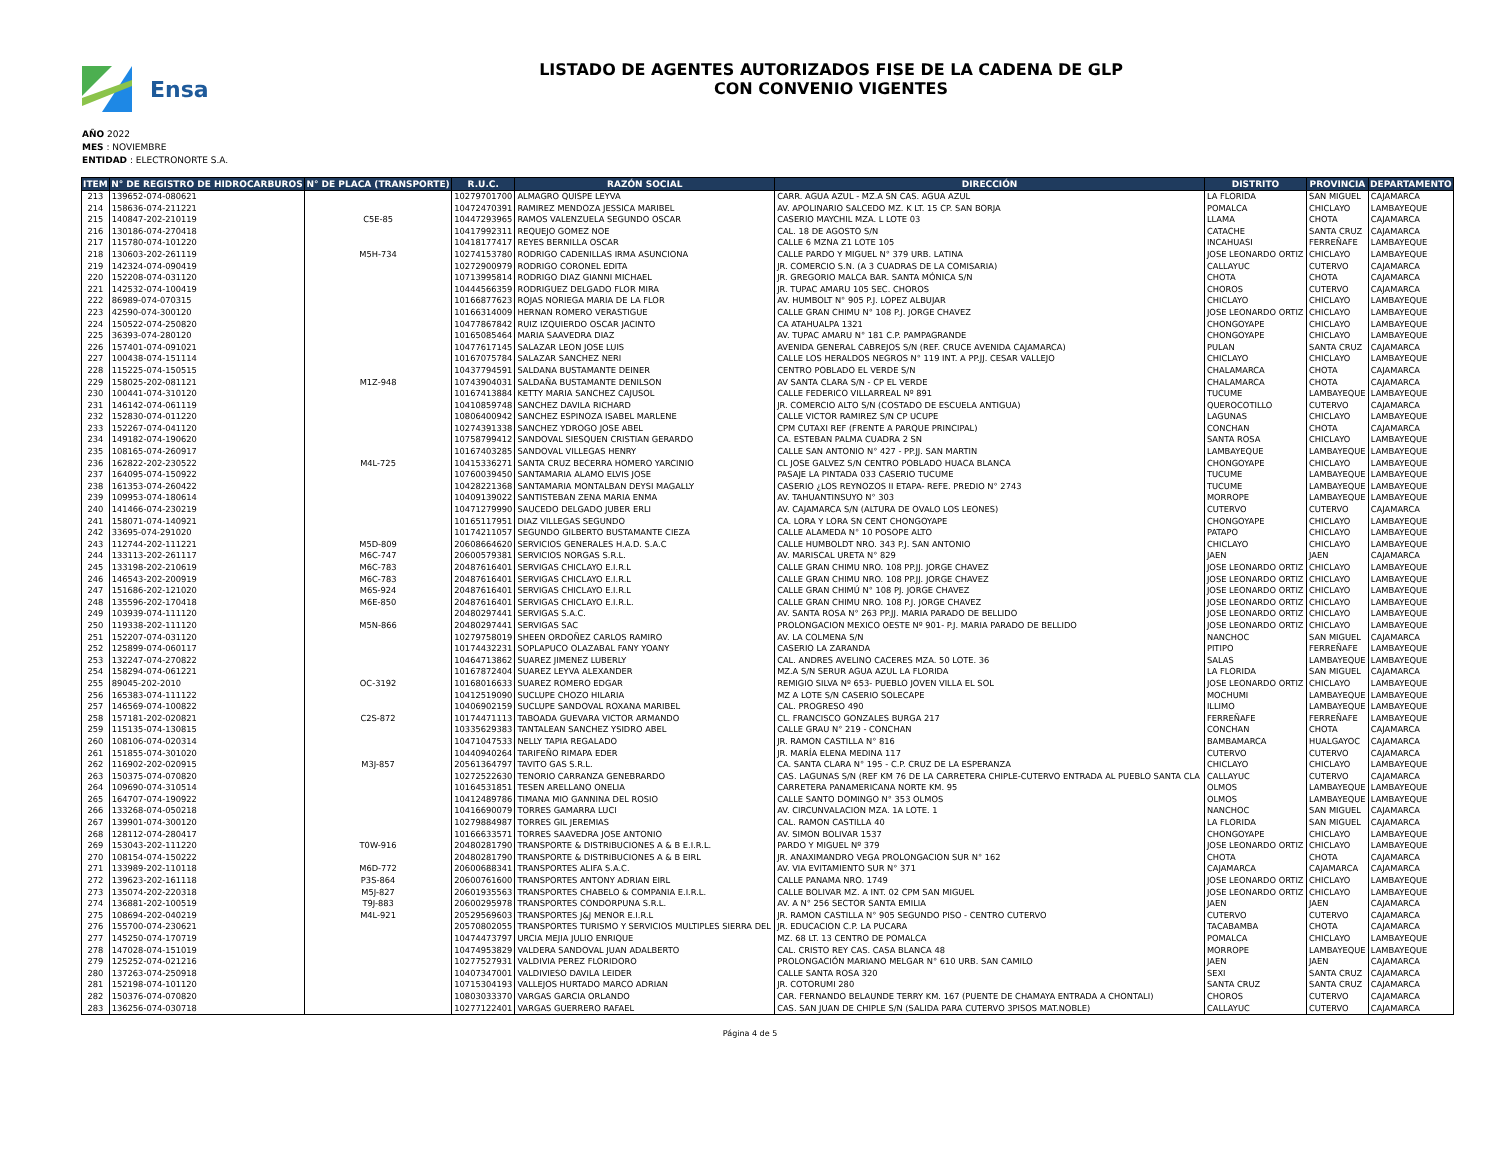Ensa
LISTADO DE AGENTES AUTORIZADOS FISE DE LA CADENA DE GLP
CON CONVENIO VIGENTES
AÑO 2022
MES : NOVIEMBRE
ENTIDAD : ELECTRONORTE S.A.
| ITEM | N° DE REGISTRO DE HIDROCARBUROS | N° DE PLACA (TRANSPORTE) | R.U.C. | RAZÓN SOCIAL | DIRECCIÓN | DISTRITO | PROVINCIA | DEPARTAMENTO |
| --- | --- | --- | --- | --- | --- | --- | --- | --- |
| 213 | 139652-074-080621 | | 10279701700 | ALMAGRO QUISPE LEYVA | CARR. AGUA AZUL - MZ.A SN CAS. AGUA AZUL | LA FLORIDA | SAN MIGUEL | CAJAMARCA |
| 214 | 158636-074-211221 | | 10472470391 | RAMIREZ MENDOZA JESSICA MARIBEL | AV. APOLINARIO SALCEDO MZ. K LT. 15 CP. SAN BORJA | POMALCA | CHICLAYO | LAMBAYEQUE |
| 215 | 140847-202-210119 | C5E-85 | 10447293965 | RAMOS VALENZUELA SEGUNDO OSCAR | CASERIO MAYCHIL MZA. L LOTE 03 | LLAMA | CHOTA | CAJAMARCA |
| 216 | 130186-074-270418 | | 10417992311 | REQUEJO GOMEZ NOE | CAL. 18 DE AGOSTO S/N | CATACHE | SANTA CRUZ | CAJAMARCA |
| 217 | 115780-074-101220 | | 10418177417 | REYES BERNILLA OSCAR | CALLE 6 MZNA Z1 LOTE 105 | INCAHUASI | FERREÑAFE | LAMBAYEQUE |
| 218 | 130603-202-261119 | M5H-734 | 10274153780 | RODRIGO CADENILLAS IRMA ASUNCIONA | CALLE PARDO Y MIGUEL N° 379 URB. LATINA | JOSE LEONARDO ORTIZ | CHICLAYO | LAMBAYEQUE |
| 219 | 142324-074-090419 | | 10272900979 | RODRIGO CORONEL EDITA | JR. COMERCIO S.N. (A 3 CUADRAS DE LA COMISARIA) | CALLAYUC | CUTERVO | CAJAMARCA |
| 220 | 152208-074-031120 | | 10713995814 | RODRIGO DIAZ GIANNI MICHAEL | JR. GREGORIO MALCA BAR. SANTA MÓNICA S/N | CHOTA | CHOTA | CAJAMARCA |
| 221 | 142532-074-100419 | | 10444566359 | RODRIGUEZ DELGADO FLOR MIRA | JR. TUPAC AMARU 105 SEC. CHOROS | CHOROS | CUTERVO | CAJAMARCA |
| 222 | 86989-074-070315 | | 10166877623 | ROJAS NORIEGA MARIA DE LA FLOR | AV. HUMBOLT N° 905 P.J. LOPEZ ALBUJAR | CHICLAYO | CHICLAYO | LAMBAYEQUE |
| 223 | 42590-074-300120 | | 10166314009 | HERNAN ROMERO VERASTIGUE | CALLE GRAN CHIMU N° 108 P.J. JORGE CHAVEZ | JOSE LEONARDO ORTIZ | CHICLAYO | LAMBAYEQUE |
| 224 | 150522-074-250820 | | 10477867842 | RUIZ IZQUIERDO OSCAR JACINTO | CA ATAHUALPA 1321 | CHONGOYAPE | CHICLAYO | LAMBAYEQUE |
| 225 | 36393-074-280120 | | 10165085464 | MARIA SAAVEDRA DIAZ | AV. TUPAC AMARU N° 181 C.P. PAMPAGRANDE | CHONGOYAPE | CHICLAYO | LAMBAYEQUE |
| 226 | 157401-074-091021 | | 10477617145 | SALAZAR LEON JOSE LUIS | AVENIDA GENERAL CABREJOS S/N (REF. CRUCE AVENIDA CAJAMARCA) | PULAN | SANTA CRUZ | CAJAMARCA |
| 227 | 100438-074-151114 | | 10167075784 | SALAZAR SANCHEZ NERI | CALLE LOS HERALDOS NEGROS N° 119 INT. A PP.JJ. CESAR VALLEJO | CHICLAYO | CHICLAYO | LAMBAYEQUE |
| 228 | 115225-074-150515 | | 10437794591 | SALDANA BUSTAMANTE DEINER | CENTRO POBLADO EL VERDE S/N | CHALAMARCA | CHOTA | CAJAMARCA |
| 229 | 158025-202-081121 | M1Z-948 | 10743904031 | SALDAÑA BUSTAMANTE DENILSON | AV SANTA CLARA S/N - CP EL VERDE | CHALAMARCA | CHOTA | CAJAMARCA |
| 230 | 100441-074-310120 | | 10167413884 | KETTY MARIA SANCHEZ CAJUSOL | CALLE FEDERICO VILLARREAL Nº 891 | TUCUME | LAMBAYEQUE | LAMBAYEQUE |
| 231 | 146142-074-061119 | | 10410859748 | SANCHEZ DAVILA RICHARD | JR. COMERCIO ALTO S/N (COSTADO DE ESCUELA ANTIGUA) | QUEROCOTILLO | CUTERVO | CAJAMARCA |
| 232 | 152830-074-011220 | | 10806400942 | SANCHEZ ESPINOZA ISABEL MARLENE | CALLE VICTOR RAMIREZ S/N CP UCUPE | LAGUNAS | CHICLAYO | LAMBAYEQUE |
| 233 | 152267-074-041120 | | 10274391338 | SANCHEZ YDROGO JOSE ABEL | CPM CUTAXI REF (FRENTE A PARQUE PRINCIPAL) | CONCHAN | CHOTA | CAJAMARCA |
| 234 | 149182-074-190620 | | 10758799412 | SANDOVAL SIESQUEN CRISTIAN GERARDO | CA. ESTEBAN PALMA CUADRA 2 SN | SANTA ROSA | CHICLAYO | LAMBAYEQUE |
| 235 | 108165-074-260917 | | 10167403285 | SANDOVAL VILLEGAS HENRY | CALLE SAN ANTONIO N° 427 - PP.JJ. SAN MARTIN | LAMBAYEQUE | LAMBAYEQUE | LAMBAYEQUE |
| 236 | 162822-202-230522 | M4L-725 | 10415336271 | SANTA CRUZ BECERRA HOMERO YARCINIO | CL JOSE GALVEZ S/N CENTRO POBLADO HUACA BLANCA | CHONGOYAPE | CHICLAYO | LAMBAYEQUE |
| 237 | 164095-074-150922 | | 10760039450 | SANTAMARIA ALAMO ELVIS JOSE | PASAJE LA PINTADA 033 CASERIO TUCUME | TUCUME | LAMBAYEQUE | LAMBAYEQUE |
| 238 | 161353-074-260422 | | 10428221368 | SANTAMARIA MONTALBAN DEYSI MAGALLY | CASERIO ¿LOS REYNOZOS II ETAPA- REFE. PREDIO N° 2743 | TUCUME | LAMBAYEQUE | LAMBAYEQUE |
| 239 | 109953-074-180614 | | 10409139022 | SANTISTEBAN ZENA MARIA ENMA | AV. TAHUANTINSUYO N° 303 | MORROPE | LAMBAYEQUE | LAMBAYEQUE |
| 240 | 141466-074-230219 | | 10471279990 | SAUCEDO DELGADO JUBER ERLI | AV. CAJAMARCA S/N (ALTURA DE OVALO LOS LEONES) | CUTERVO | CUTERVO | CAJAMARCA |
| 241 | 158071-074-140921 | | 10165117951 | DIAZ VILLEGAS SEGUNDO | CA. LORA Y LORA SN CENT CHONGOYAPE | CHONGOYAPE | CHICLAYO | LAMBAYEQUE |
| 242 | 33695-074-291020 | | 10174211057 | SEGUNDO GILBERTO BUSTAMANTE CIEZA | CALLE ALAMEDA N° 10 POSOPE ALTO | PATAPO | CHICLAYO | LAMBAYEQUE |
| 243 | 112744-202-111221 | M5D-809 | 20608664620 | SERVICIOS GENERALES H.A.D. S.A.C | CALLE HUMBOLDT NRO. 343 P.J. SAN ANTONIO | CHICLAYO | CHICLAYO | LAMBAYEQUE |
| 244 | 133113-202-261117 | M6C-747 | 20600579381 | SERVICIOS NORGAS S.R.L. | AV. MARISCAL URETA N° 829 | JAEN | JAEN | CAJAMARCA |
| 245 | 133198-202-210619 | M6C-783 | 20487616401 | SERVIGAS CHICLAYO E.I.R.L | CALLE GRAN CHIMU NRO. 108 PP.JJ. JORGE CHAVEZ | JOSE LEONARDO ORTIZ | CHICLAYO | LAMBAYEQUE |
| 246 | 146543-202-200919 | M6C-783 | 20487616401 | SERVIGAS CHICLAYO E.I.R.L | CALLE GRAN CHIMU NRO. 108 PP.JJ. JORGE CHAVEZ | JOSE LEONARDO ORTIZ | CHICLAYO | LAMBAYEQUE |
| 247 | 151686-202-121020 | M6S-924 | 20487616401 | SERVIGAS CHICLAYO E.I.R.L | CALLE GRAN CHIMÚ N° 108 PJ. JORGE CHAVEZ | JOSE LEONARDO ORTIZ | CHICLAYO | LAMBAYEQUE |
| 248 | 135596-202-170418 | M6E-850 | 20487616401 | SERVIGAS CHICLAYO E.I.R.L. | CALLE GRAN CHIMU NRO. 108 P.J. JORGE CHAVEZ | JOSE LEONARDO ORTIZ | CHICLAYO | LAMBAYEQUE |
| 249 | 103939-074-111120 | | 20480297441 | SERVIGAS S.A.C. | AV. SANTA ROSA N° 263 PP.JJ. MARIA PARADO DE BELLIDO | JOSE LEONARDO ORTIZ | CHICLAYO | LAMBAYEQUE |
| 250 | 119338-202-111120 | M5N-866 | 20480297441 | SERVIGAS SAC | PROLONGACION MEXICO OESTE Nº 901- P.J. MARIA PARADO DE BELLIDO | JOSE LEONARDO ORTIZ | CHICLAYO | LAMBAYEQUE |
| 251 | 152207-074-031120 | | 10279758019 | SHEEN ORDOÑEZ CARLOS RAMIRO | AV. LA COLMENA S/N | NANCHOC | SAN MIGUEL | CAJAMARCA |
| 252 | 125899-074-060117 | | 10174432231 | SOPLAPUCO OLAZABAL FANY YOANY | CASERIO LA ZARANDA | PITIPO | FERREÑAFE | LAMBAYEQUE |
| 253 | 132247-074-270822 | | 10464713862 | SUAREZ JIMENEZ LUBERLY | CAL. ANDRES AVELINO CACERES MZA. 50 LOTE. 36 | SALAS | LAMBAYEQUE | LAMBAYEQUE |
| 254 | 158294-074-061221 | | 10167872404 | SUAREZ LEYVA ALEXANDER | MZ.A S/N SERUR AGUA AZUL LA FLORIDA | LA FLORIDA | SAN MIGUEL | CAJAMARCA |
| 255 | 89045-202-2010 | OC-3192 | 10168016633 | SUAREZ ROMERO EDGAR | REMIGIO SILVA Nº 653- PUEBLO JOVEN VILLA EL SOL | JOSE LEONARDO ORTIZ | CHICLAYO | LAMBAYEQUE |
| 256 | 165383-074-111122 | | 10412519090 | SUCLUPE CHOZO HILARIA | MZ A LOTE S/N CASERIO SOLECAPE | MOCHUMI | LAMBAYEQUE | LAMBAYEQUE |
| 257 | 146569-074-100822 | | 10406902159 | SUCLUPE SANDOVAL ROXANA MARIBEL | CAL. PROGRESO 490 | ILLIMO | LAMBAYEQUE | LAMBAYEQUE |
| 258 | 157181-202-020821 | C2S-872 | 10174471113 | TABOADA GUEVARA VICTOR ARMANDO | CL. FRANCISCO GONZALES BURGA 217 | FERREÑAFE | FERREÑAFE | LAMBAYEQUE |
| 259 | 115135-074-130815 | | 10335629383 | TANTALEAN SANCHEZ YSIDRO ABEL | CALLE GRAU N° 219 - CONCHAN | CONCHAN | CHOTA | CAJAMARCA |
| 260 | 108106-074-020314 | | 10471047533 | NELLY TAPIA REGALADO | JR. RAMON CASTILLA N° 816 | BAMBAMARCA | HUALGAYOC | CAJAMARCA |
| 261 | 151855-074-301020 | | 10440940264 | TARIFEÑO RIMAPA EDER | JR. MARÍA ELENA MEDINA 117 | CUTERVO | CUTERVO | CAJAMARCA |
| 262 | 116902-202-020915 | M3J-857 | 20561364797 | TAVITO GAS S.R.L. | CA. SANTA CLARA N° 195 - C.P. CRUZ DE LA ESPERANZA | CHICLAYO | CHICLAYO | LAMBAYEQUE |
| 263 | 150375-074-070820 | | 10272522630 | TENORIO CARRANZA GENEBRARDO | CAS. LAGUNAS S/N (REF KM 76 DE LA CARRETERA CHIPLE-CUTERVO ENTRADA AL PUEBLO SANTA CLA | CALLAYUC | CUTERVO | CAJAMARCA |
| 264 | 109690-074-310514 | | 10164531851 | TESEN ARELLANO ONELIA | CARRETERA PANAMERICANA NORTE KM. 95 | OLMOS | LAMBAYEQUE | LAMBAYEQUE |
| 265 | 164707-074-190922 | | 10412489786 | TIMANA MIO GANNINA DEL ROSIO | CALLE SANTO DOMINGO N° 353 OLMOS | OLMOS | LAMBAYEQUE | LAMBAYEQUE |
| 266 | 133268-074-050218 | | 10416690079 | TORRES GAMARRA LUCI | AV. CIRCUNVALACION MZA. 1A LOTE. 1 | NANCHOC | SAN MIGUEL | CAJAMARCA |
| 267 | 139901-074-300120 | | 10279884987 | TORRES GIL JEREMIAS | CAL. RAMON CASTILLA 40 | LA FLORIDA | SAN MIGUEL | CAJAMARCA |
| 268 | 128112-074-280417 | | 10166633571 | TORRES SAAVEDRA JOSE ANTONIO | AV. SIMON BOLIVAR 1537 | CHONGOYAPE | CHICLAYO | LAMBAYEQUE |
| 269 | 153043-202-111220 | T0W-916 | 20480281790 | TRANSPORTE & DISTRIBUCIONES A & B E.I.R.L. | PARDO Y MIGUEL Nº 379 | JOSE LEONARDO ORTIZ | CHICLAYO | LAMBAYEQUE |
| 270 | 108154-074-150222 | | 20480281790 | TRANSPORTE & DISTRIBUCIONES A & B EIRL | JR. ANAXIMANDRO VEGA PROLONGACION SUR N° 162 | CHOTA | CHOTA | CAJAMARCA |
| 271 | 133989-202-110118 | M6D-772 | 20600688341 | TRANSPORTES ALIFA S.A.C. | AV. VIA EVITAMIENTO SUR N° 371 | CAJAMARCA | CAJAMARCA | CAJAMARCA |
| 272 | 139623-202-161118 | P3S-864 | 20600761600 | TRANSPORTES ANTONY ADRIAN EIRL | CALLE PANAMA NRO. 1749 | JOSE LEONARDO ORTIZ | CHICLAYO | LAMBAYEQUE |
| 273 | 135074-202-220318 | M5J-827 | 20601935563 | TRANSPORTES CHABELO & COMPANIA E.I.R.L. | CALLE BOLIVAR MZ. A INT. 02 CPM SAN MIGUEL | JOSE LEONARDO ORTIZ | CHICLAYO | LAMBAYEQUE |
| 274 | 136881-202-100519 | T9J-883 | 20600295978 | TRANSPORTES CONDORPUNA S.R.L. | AV. A N° 256 SECTOR SANTA EMILIA | JAEN | JAEN | CAJAMARCA |
| 275 | 108694-202-040219 | M4L-921 | 20529569603 | TRANSPORTES J&J MENOR E.I.R.L | JR. RAMON CASTILLA N° 905 SEGUNDO PISO - CENTRO CUTERVO | CUTERVO | CUTERVO | CAJAMARCA |
| 276 | 155700-074-230621 | | 20570802055 | TRANSPORTES TURISMO Y SERVICIOS MULTIPLES SIERRA DEL | JR. EDUCACION C.P. LA PUCARA | TACABAMBA | CHOTA | CAJAMARCA |
| 277 | 145250-074-170719 | | 10474473797 | URCIA MEJIA JULIO ENRIQUE | MZ. 68 LT. 13 CENTRO DE POMALCA | POMALCA | CHICLAYO | LAMBAYEQUE |
| 278 | 147028-074-151019 | | 10474953829 | VALDERA SANDOVAL JUAN ADALBERTO | CAL. CRISTO REY CAS. CASA BLANCA 48 | MORROPE | LAMBAYEQUE | LAMBAYEQUE |
| 279 | 125252-074-021216 | | 10277527931 | VALDIVIA PEREZ FLORIDORO | PROLONGACIÓN MARIANO MELGAR N° 610 URB. SAN CAMILO | JAEN | JAEN | CAJAMARCA |
| 280 | 137263-074-250918 | | 10407347001 | VALDIVIESO DAVILA LEIDER | CALLE SANTA ROSA 320 | SEXI | SANTA CRUZ | CAJAMARCA |
| 281 | 152198-074-101120 | | 10715304193 | VALLEJOS HURTADO MARCO ADRIAN | JR. COTORUMI 280 | SANTA CRUZ | SANTA CRUZ | CAJAMARCA |
| 282 | 150376-074-070820 | | 10803033370 | VARGAS GARCIA ORLANDO | CAR. FERNANDO BELAUNDE TERRY KM. 167 (PUENTE DE CHAMAYA ENTRADA A CHONTALI) | CHOROS | CUTERVO | CAJAMARCA |
| 283 | 136256-074-030718 | | 10277122401 | VARGAS GUERRERO RAFAEL | CAS. SAN JUAN DE CHIPLE S/N (SALIDA PARA CUTERVO 3PISOS MAT.NOBLE) | CALLAYUC | CUTERVO | CAJAMARCA |
Página 4 de 5